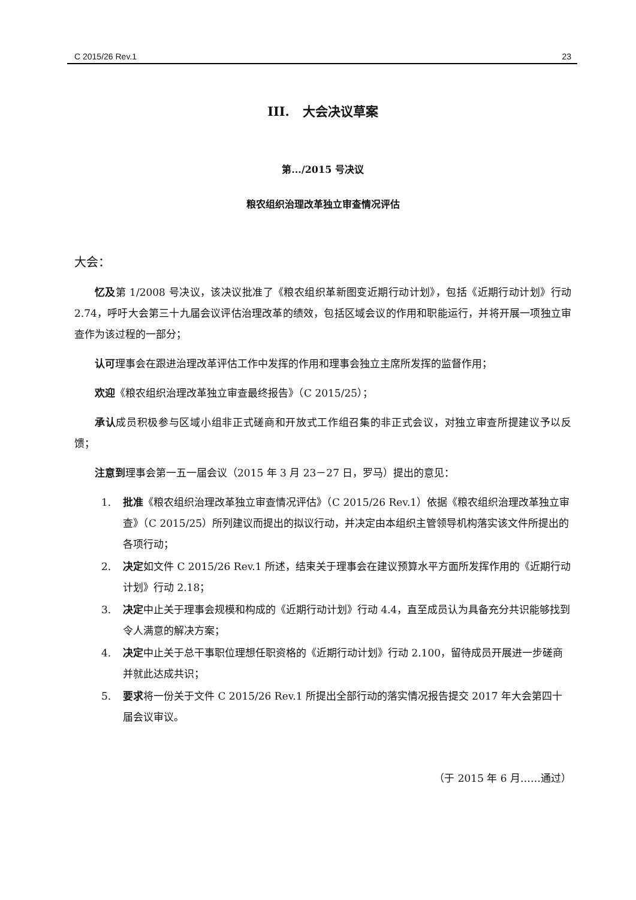C 2015/26 Rev.1 23
III. 大会决议草案
第.../2015 号决议
粮农组织治理改革独立审查情况评估
大会：
忆及第 1/2008 号决议，该决议批准了《粮农组织革新图变近期行动计划》，包括《近期行动计划》行动 2.74，呼吁大会第三十九届会议评估治理改革的绩效，包括区域会议的作用和职能运行，并将开展一项独立审查作为该过程的一部分；
认可理事会在跟进治理改革评估工作中发挥的作用和理事会独立主席所发挥的监督作用；
欢迎《粮农组织治理改革独立审查最终报告》（C 2015/25）；
承认成员积极参与区域小组非正式磋商和开放式工作组召集的非正式会议，对独立审查所提建议予以反馈；
注意到理事会第一五一届会议（2015 年 3 月 23－27 日，罗马）提出的意见：
1. 批准《粮农组织治理改革独立审查情况评估》（C 2015/26 Rev.1）依据《粮农组织治理改革独立审查》（C 2015/25）所列建议而提出的拟议行动，并决定由本组织主管领导机构落实该文件所提出的各项行动；
2. 决定如文件 C 2015/26 Rev.1 所述，结束关于理事会在建议预算水平方面所发挥作用的《近期行动计划》行动 2.18；
3. 决定中止关于理事会规模和构成的《近期行动计划》行动 4.4，直至成员认为具备充分共识能够找到令人满意的解决方案；
4. 决定中止关于总干事职位理想任职资格的《近期行动计划》行动 2.100，留待成员开展进一步磋商并就此达成共识；
5. 要求将一份关于文件 C 2015/26 Rev.1 所提出全部行动的落实情况报告提交 2017 年大会第四十届会议审议。
（于 2015 年 6 月……通过）